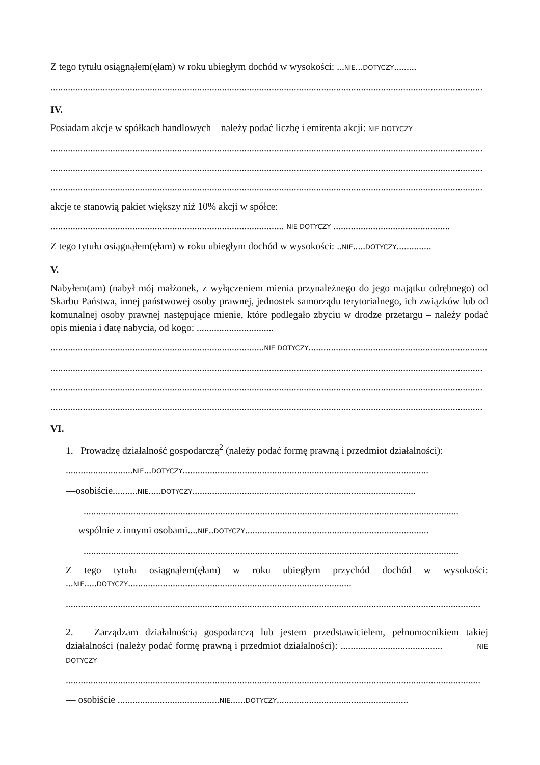Z tego tytułu osiągnąłem(ęłam) w roku ubiegłym dochód w wysokości: ...NIE...DOTYCZY.........
..............................................................................................................................................................................
IV.
Posiadam akcje w spółkach handlowych – należy podać liczbę i emitenta akcji: NIE DOTYCZY
..............................................................................................................................................................................
..............................................................................................................................................................................
..............................................................................................................................................................................
akcje te stanowią pakiet większy niż 10% akcji w spółce:
.............................................................................................. NIE DOTYCZY ...............................................
Z tego tytułu osiągnąłem(ęłam) w roku ubiegłym dochód w wysokości: ..NIE.....DOTYCZY..............
V.
Nabyłem(am) (nabył mój małżonek, z wyłączeniem mienia przynależnego do jego majątku odrębnego) od Skarbu Państwa, innej państwowej osoby prawnej, jednostek samorządu terytorialnego, ich związków lub od komunalnej osoby prawnej następujące mienie, które podlegało zbyciu w drodze przetargu – należy podać opis mienia i datę nabycia, od kogo: ...............................
......................................................................................NIE DOTYCZY........................................................................
..............................................................................................................................................................................
..............................................................................................................................................................................
..............................................................................................................................................................................
VI.
1. Prowadzę działalność gospodarczą<sup>2</sup> (należy podać formę prawną i przedmiot działalności):
...........................NIE...DOTYCZY...................................................................................................
—osobiście..........NIE.....DOTYCZY..........................................................................................
.......................................................................................................................................................
— wspólnie z innymi osobami....NIE..DOTYCZY..........................................................................
.......................................................................................................................................................
Z tego tytułu osiągnąłem(ęłam) w roku ubiegłym przychód dochód w wysokości: ...NIE.....DOTYCZY..........................................................................................
.......................................................................................................................................................................
2. Zarządzam działalnością gospodarczą lub jestem przedstawicielem, pełnomocnikiem takiej działalności (należy podać formę prawną i przedmiot działalności): ......................................... NIE DOTYCZY
.......................................................................................................................................................................
— osobiście .........................................NIE......DOTYCZY.....................................................